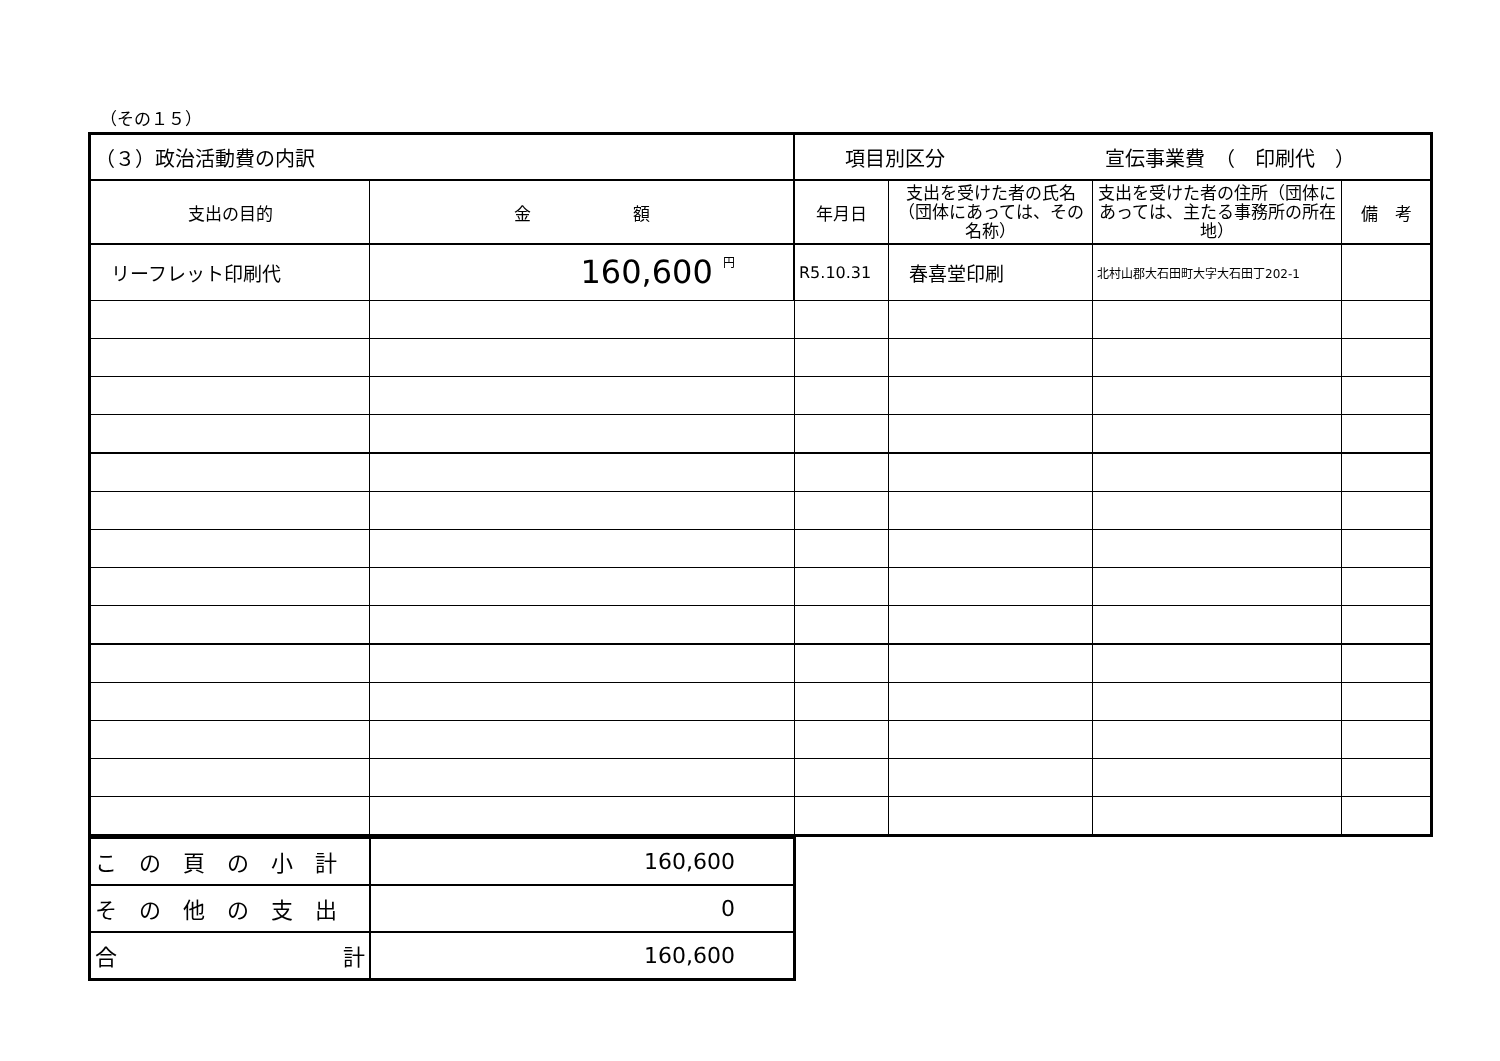（その１５）
| （３）政治活動費の内訳 | | 項目別区分 宣伝事業費 （ 印刷代 ） | | | |
| 支出の目的 | 金 額 | 年月日 | 支出を受けた者の氏名（団体にあっては、その名称） | 支出を受けた者の住所（団体にあっては、主たる事務所の所在地） | 備 考 |
| リーフレット印刷代 | 160,600 円 | R5.10.31 | 春喜堂印刷 | 北村山郡大石田町大字大石田丁202-1 | |
| この頁の小計 | 160,600 |
| その他の支出 | 0 |
| 合 計 | 160,600 |